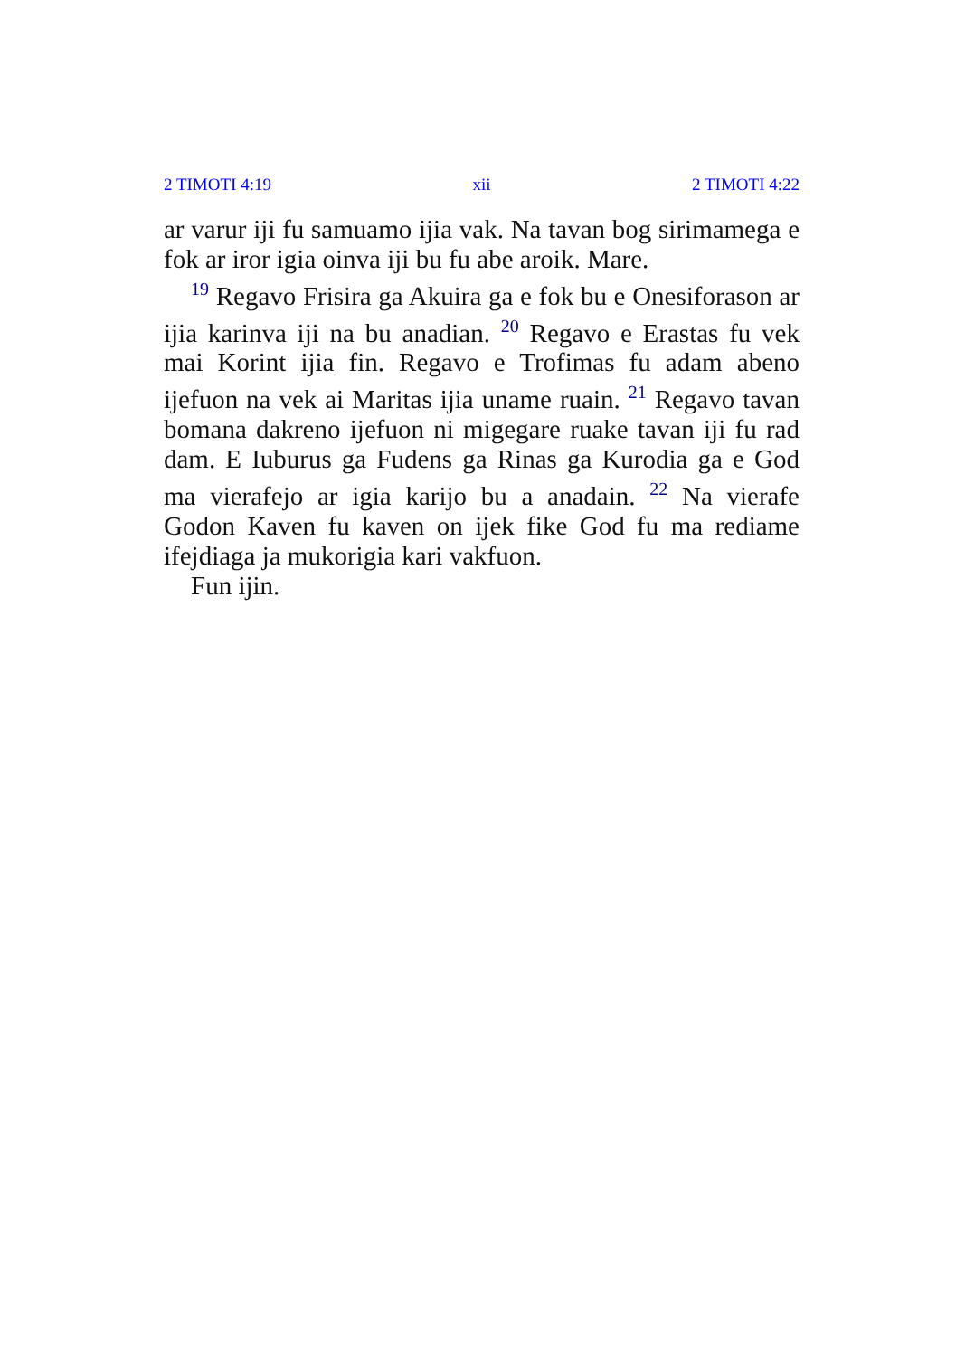2 TIMOTI 4:19 xii 2 TIMOTI 4:22
ar varur iji fu samuamo ijia vak. Na tavan bog sirimamega e fok ar iror igia oinva iji bu fu abe aroik. Mare.
<sup>19</sup> Regavo Frisira ga Akuira ga e fok bu e Onesiforason ar ijia karinva iji na bu anadian. <sup>20</sup> Regavo e Erastas fu vek mai Korint ijia fin. Regavo e Trofimas fu adam abeno ijefuon na vek ai Maritas ijia uname ruain. <sup>21</sup> Regavo tavan bomana dakreno ijefuon ni migegare ruake tavan iji fu rad dam. E Iuburus ga Fudens ga Rinas ga Kurodia ga e God ma vierafejo ar igia karijo bu a anadain. <sup>22</sup> Na vierafe Godon Kaven fu kaven on ijek fike God fu ma rediame ifejdiaga ja mukorigia kari vakfuon.
Fun ijin.